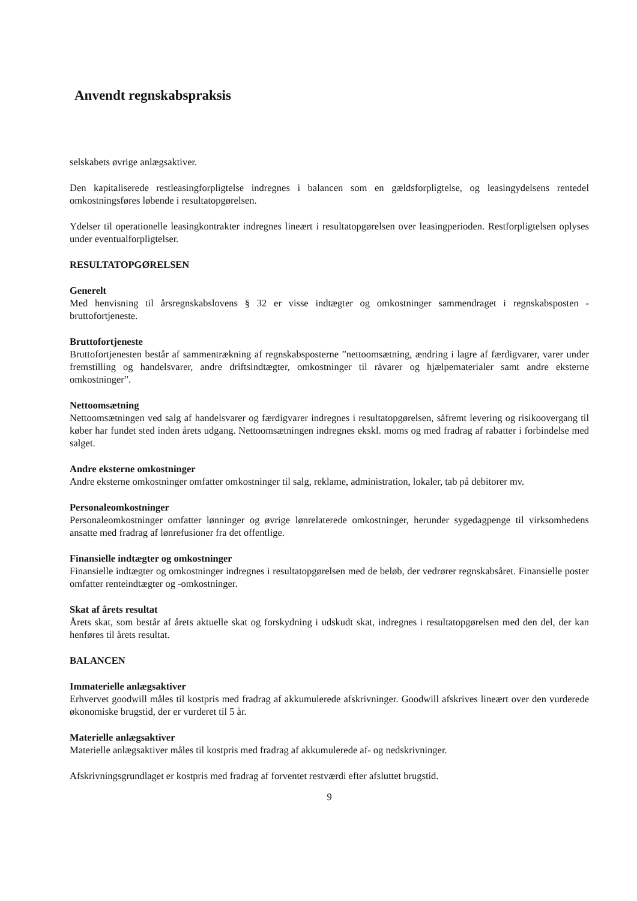Anvendt regnskabspraksis
selskabets øvrige anlægsaktiver.
Den kapitaliserede restleasingforpligtelse indregnes i balancen som en gældsforpligtelse, og leasingydelsens rentedel omkostningsføres løbende i resultatopgørelsen.
Ydelser til operationelle leasingkontrakter indregnes lineært i resultatopgørelsen over leasingperioden. Restforpligtelsen oplyses under eventualforpligtelser.
RESULTATOPGØRELSEN
Generelt
Med henvisning til årsregnskabslovens § 32 er visse indtægter og omkostninger sammendraget i regnskabsposten - bruttofortjeneste.
Bruttofortjeneste
Bruttofortjenesten består af sammentrækning af regnskabsposterne ”nettoomsætning, ændring i lagre af færdigvarer, varer under fremstilling og handelsvarer, andre driftsindtægter, omkostninger til råvarer og hjælpematerialer samt andre eksterne omkostninger”.
Nettoomsætning
Nettoomsætningen ved salg af handelsvarer og færdigvarer indregnes i resultatopgørelsen, såfremt levering og risikoovergang til køber har fundet sted inden årets udgang. Nettoomsætningen indregnes ekskl. moms og med fradrag af rabatter i forbindelse med salget.
Andre eksterne omkostninger
Andre eksterne omkostninger omfatter omkostninger til salg, reklame, administration, lokaler, tab på debitorer mv.
Personaleomkostninger
Personaleomkostninger omfatter lønninger og øvrige lønrelaterede omkostninger, herunder sygedagpenge til virksomhedens ansatte med fradrag af lønrefusioner fra det offentlige.
Finansielle indtægter og omkostninger
Finansielle indtægter og omkostninger indregnes i resultatopgørelsen med de beløb, der vedrører regnskabsåret. Finansielle poster omfatter renteindtægter og -omkostninger.
Skat af årets resultat
Årets skat, som består af årets aktuelle skat og forskydning i udskudt skat, indregnes i resultatopgørelsen med den del, der kan henføres til årets resultat.
BALANCEN
Immaterielle anlægsaktiver
Erhvervet goodwill måles til kostpris med fradrag af akkumulerede afskrivninger. Goodwill afskrives lineært over den vurderede økonomiske brugstid, der er vurderet til 5 år.
Materielle anlægsaktiver
Materielle anlægsaktiver måles til kostpris med fradrag af akkumulerede af- og nedskrivninger.
Afskrivningsgrundlaget er kostpris med fradrag af forventet restværdi efter afsluttet brugstid.
9